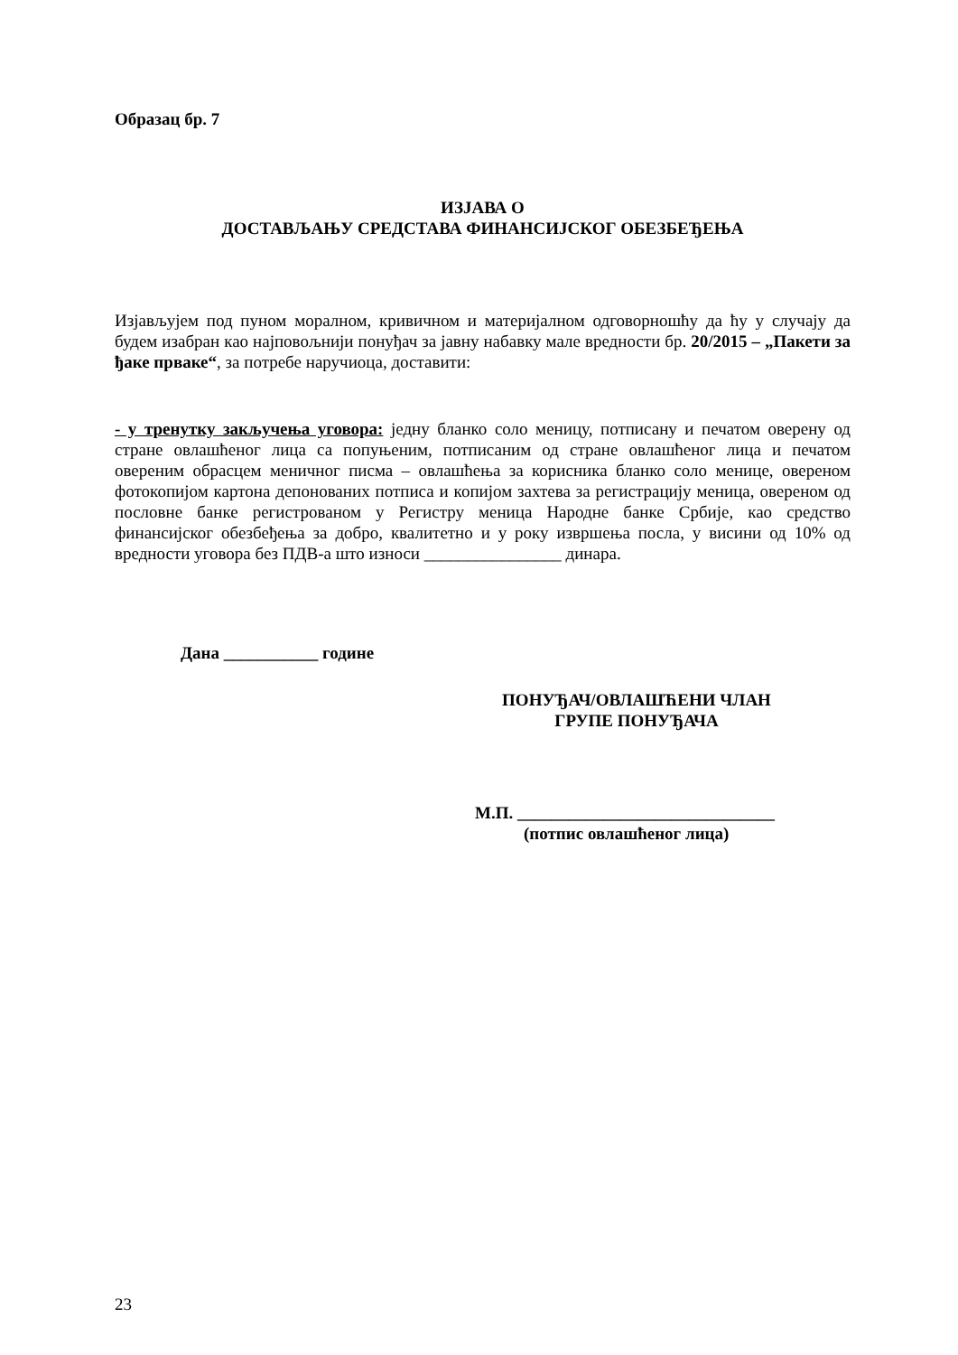Образац бр. 7
ИЗЈАВА О
ДОСТАВЉАЊУ СРЕДСТАВА ФИНАНСИЈСКОГ ОБЕЗБЕЂЕЊА
Изјављујем под пуном моралном, кривичном и материјалном одговорношћу да ћу у случају да будем изабран као најповољнији понуђач за јавну набавку мале вредности бр. 20/2015 – „Пакети за ђаке прваке“, за потребе наручиоца, доставити:
- у тренутку закључења уговора: једну бланко соло меницу, потписану и печатом оверену од стране овлашћеног лица са попуњеним, потписаним од стране овлашћеног лица и печатом овереним обрасцем меничног писма – овлашћења за корисника бланко соло менице, овереном фотокопијом картона депонованих потписа и копијом захтева за регистрацију меница, овереном од пословне банке регистрованом у Регистру меница Народне банке Србије, као средство финансијског обезбеђења за добро, квалитетно и у року извршења посла, у висини од 10% од вредности уговора без ПДВ-а што износи ________________ динара.
Дана ___________ године
ПОНУЂАЧ/ОВЛАШЋЕНИ ЧЛАН
ГРУПЕ ПОНУЂАЧА
М.П. ______________________________
(потпис овлашћеног лица)
23